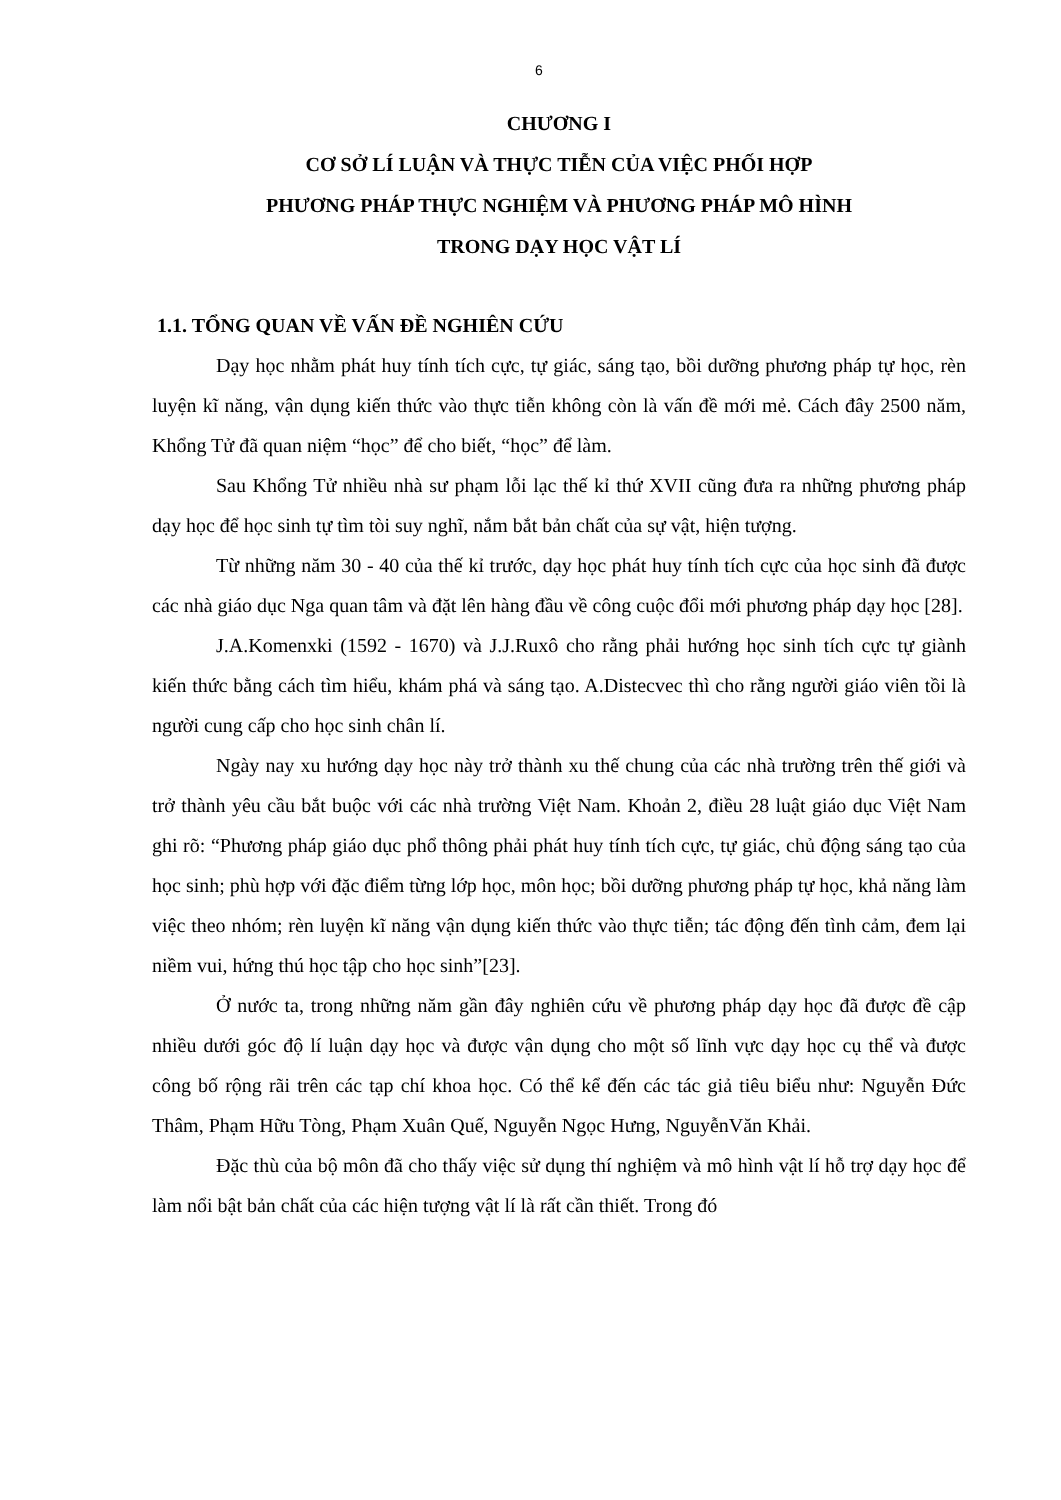6
CHƯƠNG I
CƠ SỞ LÍ LUẬN VÀ THỰC TIỄN CỦA VIỆC PHỐI HỢP
PHƯƠNG PHÁP THỰC NGHIỆM VÀ PHƯƠNG PHÁP MÔ HÌNH
TRONG DẠY HỌC VẬT LÍ
1.1. TỔNG QUAN VỀ VẤN ĐỀ NGHIÊN CỨU
Dạy học nhằm phát huy tính tích cực, tự giác, sáng tạo, bồi dưỡng phương pháp tự học, rèn luyện kĩ năng, vận dụng kiến thức vào thực tiễn không còn là vấn đề mới mẻ. Cách đây 2500 năm, Khổng Tử đã quan niệm “học” để cho biết, “học” để làm.
Sau Khổng Tử nhiều nhà sư phạm lỗi lạc thế kỉ thứ XVII cũng đưa ra những phương pháp dạy học để học sinh tự tìm tòi suy nghĩ, nắm bắt bản chất của sự vật, hiện tượng.
Từ những năm 30 - 40 của thế kỉ trước, dạy học phát huy tính tích cực của học sinh đã được các nhà giáo dục Nga quan tâm và đặt lên hàng đầu về công cuộc đổi mới phương pháp dạy học [28].
J.A.Komenxki (1592 - 1670) và J.J.Ruxô cho rằng phải hướng học sinh tích cực tự giành kiến thức bằng cách tìm hiểu, khám phá và sáng tạo. A.Distecvec thì cho rằng người giáo viên tồi là người cung cấp cho học sinh chân lí.
Ngày nay xu hướng dạy học này trở thành xu thế chung của các nhà trường trên thế giới và trở thành yêu cầu bắt buộc với các nhà trường Việt Nam. Khoản 2, điều 28 luật giáo dục Việt Nam ghi rõ: “Phương pháp giáo dục phổ thông phải phát huy tính tích cực, tự giác, chủ động sáng tạo của học sinh; phù hợp với đặc điểm từng lớp học, môn học; bồi dưỡng phương pháp tự học, khả năng làm việc theo nhóm; rèn luyện kĩ năng vận dụng kiến thức vào thực tiễn; tác động đến tình cảm, đem lại niềm vui, hứng thú học tập cho học sinh”[23].
Ở nước ta, trong những năm gần đây nghiên cứu về phương pháp dạy học đã được đề cập nhiều dưới góc độ lí luận dạy học và được vận dụng cho một số lĩnh vực dạy học cụ thể và được công bố rộng rãi trên các tạp chí khoa học. Có thể kể đến các tác giả tiêu biểu như: Nguyễn Đức Thâm, Phạm Hữu Tòng, Phạm Xuân Quế, Nguyễn Ngọc Hưng, NguyễnVăn Khải.
Đặc thù của bộ môn đã cho thấy việc sử dụng thí nghiệm và mô hình vật lí hỗ trợ dạy học để làm nổi bật bản chất của các hiện tượng vật lí là rất cần thiết. Trong đó